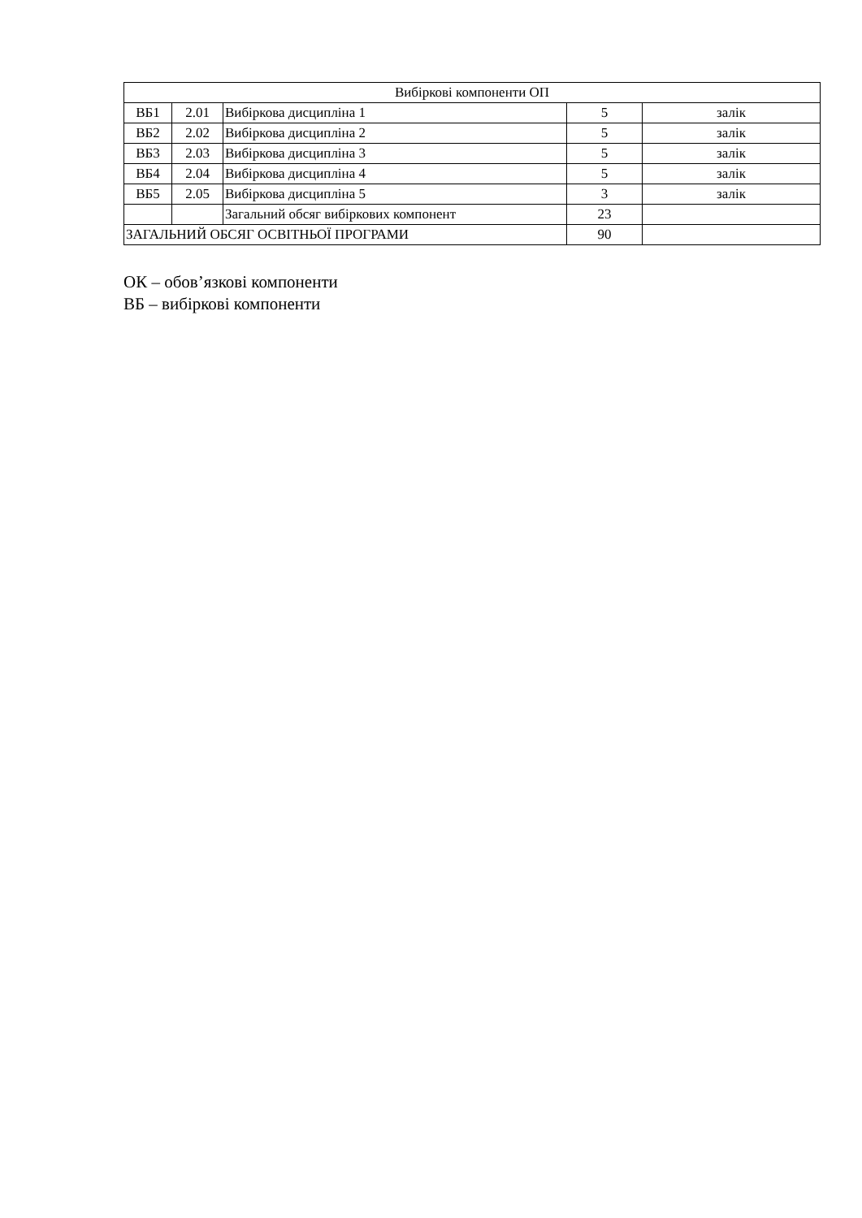| Вибіркові компоненти ОП | | | | |
| ВБ1 | 2.01 | Вибіркова дисципліна 1 | 5 | залік |
| ВБ2 | 2.02 | Вибіркова дисципліна 2 | 5 | залік |
| ВБ3 | 2.03 | Вибіркова дисципліна 3 | 5 | залік |
| ВБ4 | 2.04 | Вибіркова дисципліна 4 | 5 | залік |
| ВБ5 | 2.05 | Вибіркова дисципліна 5 | 3 | залік |
| | | Загальний обсяг вибіркових компонент | 23 | |
| ЗАГАЛЬНИЙ ОБСЯГ ОСВІТНЬОЇ ПРОГРАМИ | | | 90 | |
ОК – обов’язкові компоненти
ВБ – вибіркові компоненти